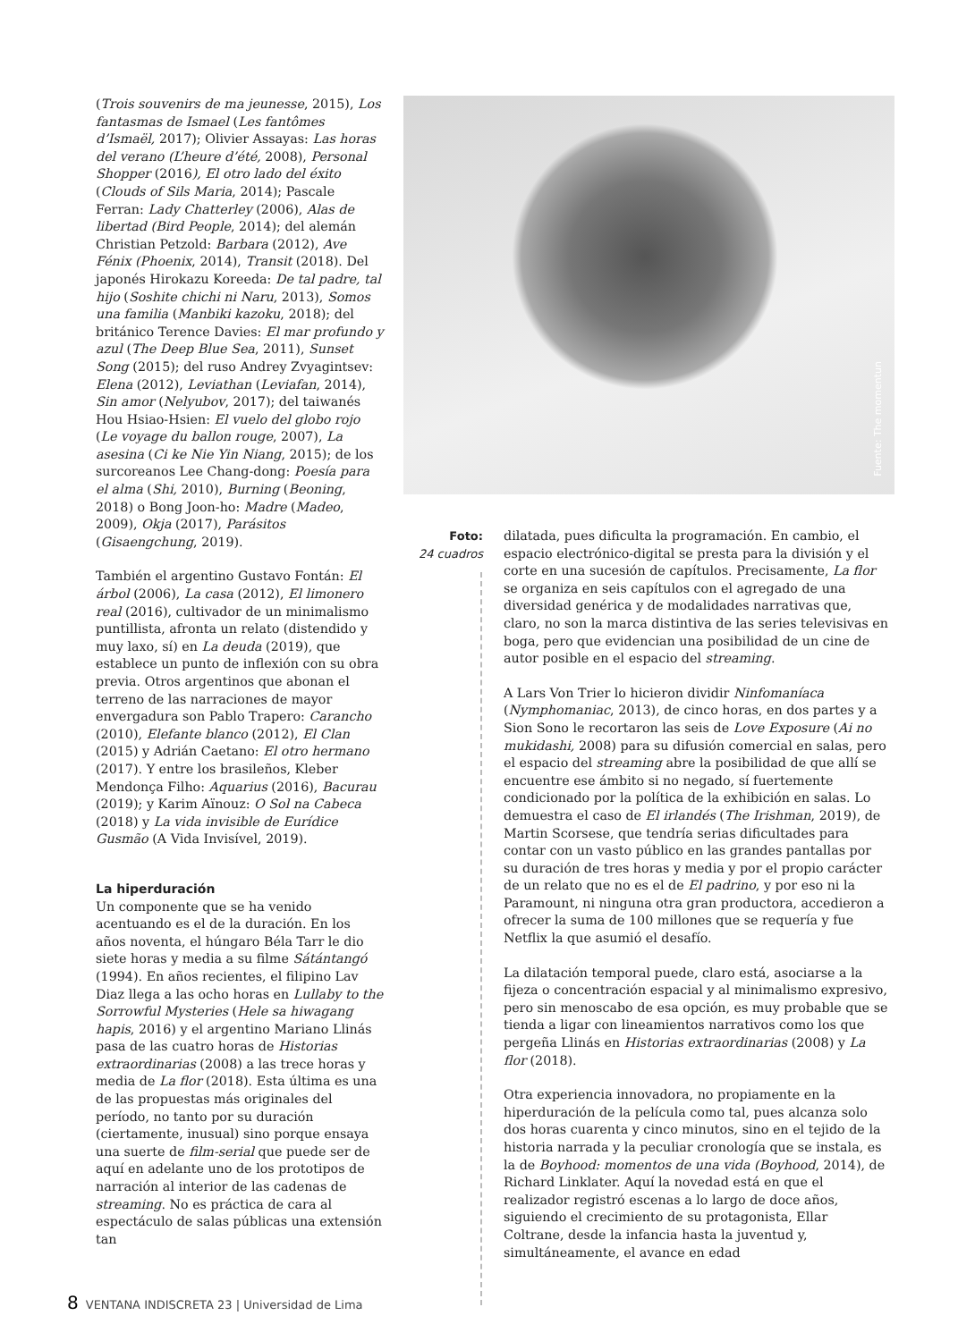(Trois souvenirs de ma jeunesse, 2015), Los fantasmas de Ismael (Les fantômes d’Ismaël, 2017); Olivier Assayas: Las horas del verano (L’heure d’été, 2008), Personal Shopper (2016), El otro lado del éxito (Clouds of Sils Maria, 2014); Pascale Ferran: Lady Chatterley (2006), Alas de libertad (Bird People, 2014); del alemán Christian Petzold: Barbara (2012), Ave Fénix (Phoenix, 2014), Transit (2018). Del japonés Hirokazu Koreeda: De tal padre, tal hijo (Soshite chichi ni Naru, 2013), Somos una familia (Manbiki kazoku, 2018); del británico Terence Davies: El mar profundo y azul (The Deep Blue Sea, 2011), Sunset Song (2015); del ruso Andrey Zvyagintsev: Elena (2012), Leviathan (Leviafan, 2014), Sin amor (Nelyubov, 2017); del taiwanés Hou Hsiao-Hsien: El vuelo del globo rojo (Le voyage du ballon rouge, 2007), La asesina (Ci ke Nie Yin Niang, 2015); de los surcoreanos Lee Chang-dong: Poesía para el alma (Shi, 2010), Burning (Beoning, 2018) o Bong Joon-ho: Madre (Madeo, 2009), Okja (2017), Parásitos (Gisaengchung, 2019).
También el argentino Gustavo Fontán: El árbol (2006), La casa (2012), El limonero real (2016), cultivador de un minimalismo puntillista, afronta un relato (distendido y muy laxo, sí) en La deuda (2019), que establece un punto de inflexión con su obra previa. Otros argentinos que abonan el terreno de las narraciones de mayor envergadura son Pablo Trapero: Carancho (2010), Elefante blanco (2012), El Clan (2015) y Adrián Caetano: El otro hermano (2017). Y entre los brasileños, Kleber Mendonça Filho: Aquarius (2016), Bacurau (2019); y Karim Aïnouz: O Sol na Cabeca (2018) y La vida invisible de Eurídice Gusmão (A Vida Invisível, 2019).
La hiperduración
Un componente que se ha venido acentuando es el de la duración. En los años noventa, el húngaro Béla Tarr le dio siete horas y media a su filme Sátántangó (1994). En años recientes, el filipino Lav Diaz llega a las ocho horas en Lullaby to the Sorrowful Mysteries (Hele sa hiwagang hapis, 2016) y el argentino Mariano Llinás pasa de las cuatro horas de Historias extraordinarias (2008) a las trece horas y media de La flor (2018). Esta última es una de las propuestas más originales del período, no tanto por su duración (ciertamente, inusual) sino porque ensaya una suerte de film-serial que puede ser de aquí en adelante uno de los prototipos de narración al interior de las cadenas de streaming. No es práctica de cara al espectáculo de salas públicas una extensión tan
Fuente: The momentun
Foto:
24 cuadros
dilatada, pues dificulta la programación. En cambio, el espacio electrónico-digital se presta para la división y el corte en una sucesión de capítulos. Precisamente, La flor se organiza en seis capítulos con el agregado de una diversidad genérica y de modalidades narrativas que, claro, no son la marca distintiva de las series televisivas en boga, pero que evidencian una posibilidad de un cine de autor posible en el espacio del streaming.
A Lars Von Trier lo hicieron dividir Ninfomaníaca (Nymphomaniac, 2013), de cinco horas, en dos partes y a Sion Sono le recortaron las seis de Love Exposure (Ai no mukidashi, 2008) para su difusión comercial en salas, pero el espacio del streaming abre la posibilidad de que allí se encuentre ese ámbito si no negado, sí fuertemente condicionado por la política de la exhibición en salas. Lo demuestra el caso de El irlandés (The Irishman, 2019), de Martin Scorsese, que tendría serias dificultades para contar con un vasto público en las grandes pantallas por su duración de tres horas y media y por el propio carácter de un relato que no es el de El padrino, y por eso ni la Paramount, ni ninguna otra gran productora, accedieron a ofrecer la suma de 100 millones que se requería y fue Netflix la que asumió el desafío.
La dilatación temporal puede, claro está, asociarse a la fijeza o concentración espacial y al minimalismo expresivo, pero sin menoscabo de esa opción, es muy probable que se tienda a ligar con lineamientos narrativos como los que pergeña Llinás en Historias extraordinarias (2008) y La flor (2018).
Otra experiencia innovadora, no propiamente en la hiperduración de la película como tal, pues alcanza solo dos horas cuarenta y cinco minutos, sino en el tejido de la historia narrada y la peculiar cronología que se instala, es la de Boyhood: momentos de una vida (Boyhood, 2014), de Richard Linklater. Aquí la novedad está en que el realizador registró escenas a lo largo de doce años, siguiendo el crecimiento de su protagonista, Ellar Coltrane, desde la infancia hasta la juventud y, simultáneamente, el avance en edad
8 VENTANA INDISCRETA 23 | Universidad de Lima